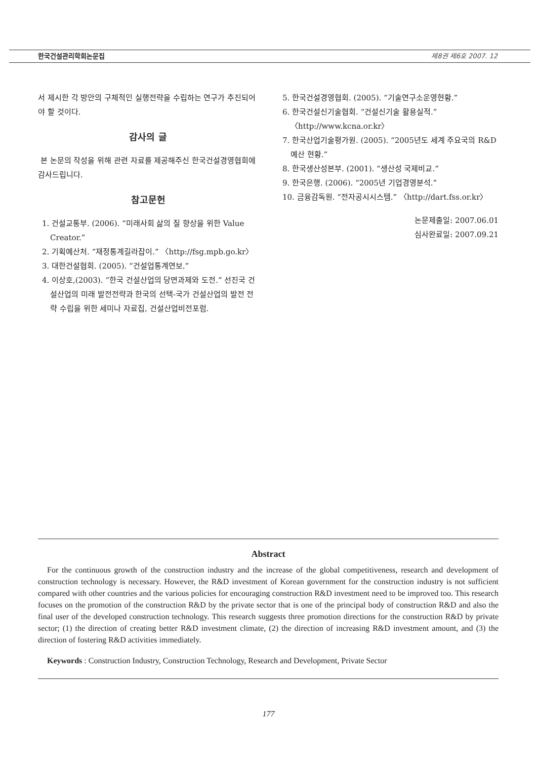한국건설관리학회논문집 제8권 제6호 2007. 12
서 제시한 각 방안의 구체적인 실행전략을 수립하는 연구가 추진되어야 할 것이다.
감사의 글
본 논문의 작성을 위해 관련 자료를 제공해주신 한국건설경영협회에 감사드립니다.
참고문헌
1. 건설교통부. (2006). “미래사회 삶의 질 향상을 위한 Value Creator.”
2. 기획예산처. “재정통계길라잡이.” 〈http://fsg.mpb.go.kr〉
3. 대한건설협회. (2005). “건설업통계연보.”
4. 이상호,(2003). “한국 건설산업의 당면과제와 도전.” 선진국 건설산업의 미래 발전전략과 한국의 선택-국가 건설산업의 발전 전략 수립을 위한 세미나 자료집, 건설산업비전포럼.
5. 한국건설경영협회. (2005). “기술연구소운영현황.”
6. 한국건설신기술협회. “건설신기술 활용실적.” 〈http://www.kcna.or.kr〉
7. 한국산업기술평가원. (2005). “2005년도 세계 주요국의 R&D 예산 현황.”
8. 한국생산성본부. (2001). “생산성 국제비교.”
9. 한국은행. (2006). “2005년 기업경영분석.”
10. 금융감독원. “전자공시시스템.” 〈http://dart.fss.or.kr〉
논문제출일: 2007.06.01
심사완료일: 2007.09.21
Abstract
For the continuous growth of the construction industry and the increase of the global competitiveness, research and development of construction technology is necessary. However, the R&D investment of Korean government for the construction industry is not sufficient compared with other countries and the various policies for encouraging construction R&D investment need to be improved too. This research focuses on the promotion of the construction R&D by the private sector that is one of the principal body of construction R&D and also the final user of the developed construction technology. This research suggests three promotion directions for the construction R&D by private sector; (1) the direction of creating better R&D investment climate, (2) the direction of increasing R&D investment amount, and (3) the direction of fostering R&D activities immediately.
Keywords : Construction Industry, Construction Technology, Research and Development, Private Sector
177